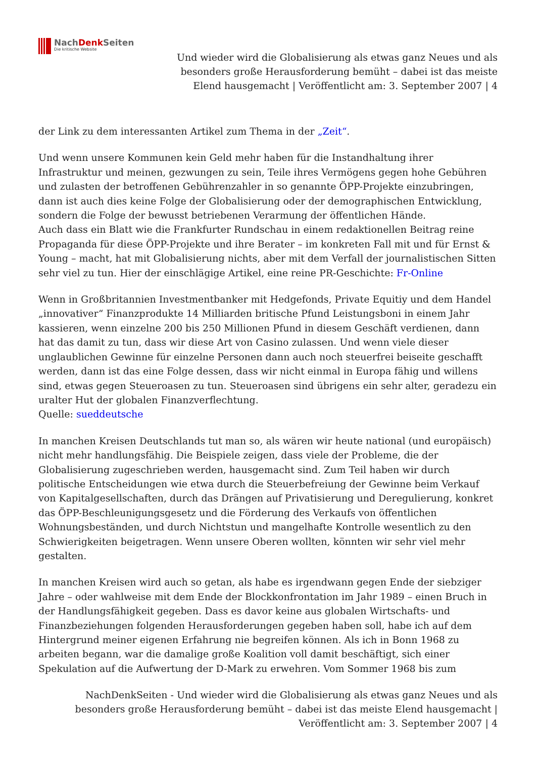NachDenk Seiten
Die kritische Website
Und wieder wird die Globalisierung als etwas ganz Neues und als besonders große Herausforderung bemüht – dabei ist das meiste Elend hausgemacht | Veröffentlicht am: 3. September 2007 | 4
der Link zu dem interessanten Artikel zum Thema in der „Zeit“.
Und wenn unsere Kommunen kein Geld mehr haben für die Instandhaltung ihrer Infrastruktur und meinen, gezwungen zu sein, Teile ihres Vermögens gegen hohe Gebühren und zulasten der betroffenen Gebührenzahler in so genannte ÖPP-Projekte einzubringen, dann ist auch dies keine Folge der Globalisierung oder der demographischen Entwicklung, sondern die Folge der bewusst betriebenen Verarmung der öffentlichen Hände.
Auch dass ein Blatt wie die Frankfurter Rundschau in einem redaktionellen Beitrag reine Propaganda für diese ÖPP-Projekte und ihre Berater – im konkreten Fall mit und für Ernst & Young – macht, hat mit Globalisierung nichts, aber mit dem Verfall der journalistischen Sitten sehr viel zu tun. Hier der einschlägige Artikel, eine reine PR-Geschichte: Fr-Online
Wenn in Großbritannien Investmentbanker mit Hedgefonds, Private Equitiy und dem Handel „innovativer“ Finanzprodukte 14 Milliarden britische Pfund Leistungsboni in einem Jahr kassieren, wenn einzelne 200 bis 250 Millionen Pfund in diesem Geschäft verdienen, dann hat das damit zu tun, dass wir diese Art von Casino zulassen. Und wenn viele dieser unglaublichen Gewinne für einzelne Personen dann auch noch steuerfrei beiseite geschafft werden, dann ist das eine Folge dessen, dass wir nicht einmal in Europa fähig und willens sind, etwas gegen Steueroasen zu tun. Steueroasen sind übrigens ein sehr alter, geradezu ein uralter Hut der globalen Finanzverflechtung.
Quelle: sueddeutsche
In manchen Kreisen Deutschlands tut man so, als wären wir heute national (und europäisch) nicht mehr handlungsfähig. Die Beispiele zeigen, dass viele der Probleme, die der Globalisierung zugeschrieben werden, hausgemacht sind. Zum Teil haben wir durch politische Entscheidungen wie etwa durch die Steuerbefreiung der Gewinne beim Verkauf von Kapitalgesellschaften, durch das Drängen auf Privatisierung und Deregulierung, konkret das ÖPP-Beschleunigungsgesetz und die Förderung des Verkaufs von öffentlichen Wohnungsbeständen, und durch Nichtstun und mangelhafte Kontrolle wesentlich zu den Schwierigkeiten beigetragen. Wenn unsere Oberen wollten, könnten wir sehr viel mehr gestalten.
In manchen Kreisen wird auch so getan, als habe es irgendwann gegen Ende der siebziger Jahre – oder wahlweise mit dem Ende der Blockkonfrontation im Jahr 1989 – einen Bruch in der Handlungsfähigkeit gegeben. Dass es davor keine aus globalen Wirtschafts- und Finanzbeziehungen folgenden Herausforderungen gegeben haben soll, habe ich auf dem Hintergrund meiner eigenen Erfahrung nie begreifen können. Als ich in Bonn 1968 zu arbeiten begann, war die damalige große Koalition voll damit beschäftigt, sich einer Spekulation auf die Aufwertung der D-Mark zu erwehren. Vom Sommer 1968 bis zum
NachDenkSeiten - Und wieder wird die Globalisierung als etwas ganz Neues und als besonders große Herausforderung bemüht – dabei ist das meiste Elend hausgemacht | Veröffentlicht am: 3. September 2007 | 4